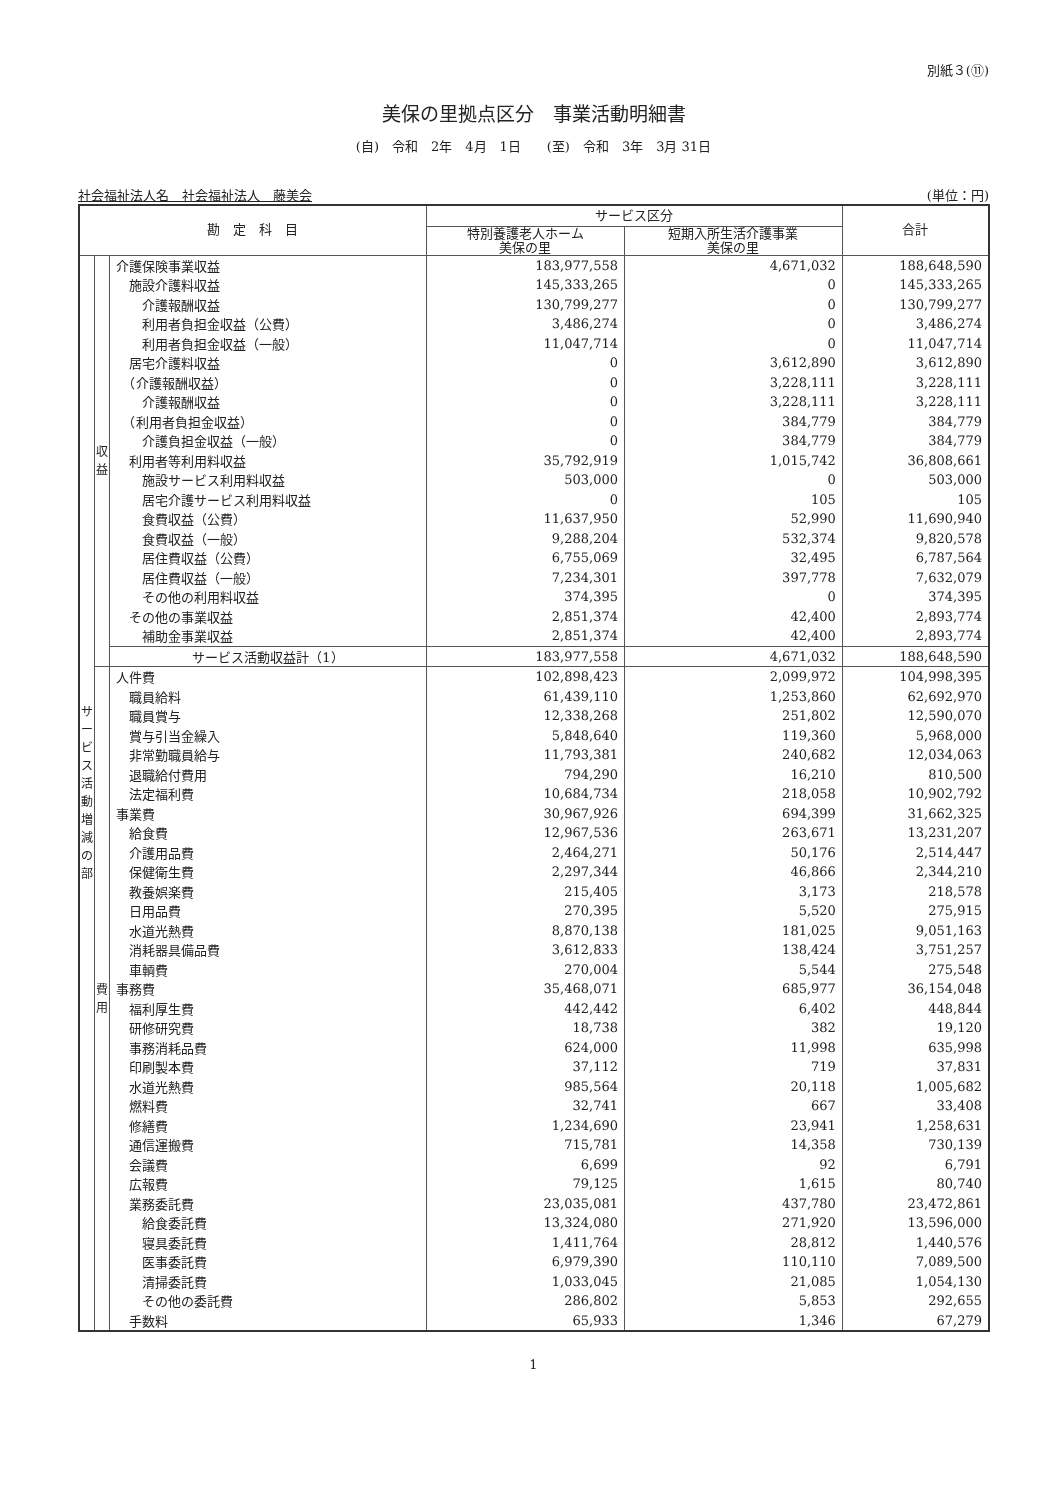別紙３(⑪)
美保の里拠点区分　事業活動明細書
(自)　令和　2年　4月　1日　　(至)　令和　3年　3月 31日
社会福祉法人名　社会福祉法人　藤美会 (単位：円)
| 勘 定 科 目 | | | サービス区分 | | 合計 |
| --- | --- | --- | --- | --- | --- |
| | | | 特別養護老人ホーム 美保の里 | 短期入所生活介護事業 美保の里 | |
| サービス活動増減の部 | 収 益 | 介護保険事業収益 | 183,977,558 | 4,671,032 | 188,648,590 |
| | | 施設介護料収益 | 145,333,265 | 0 | 145,333,265 |
| | | 介護報酬収益 | 130,799,277 | 0 | 130,799,277 |
| | | 利用者負担金収益（公費） | 3,486,274 | 0 | 3,486,274 |
| | | 利用者負担金収益（一般） | 11,047,714 | 0 | 11,047,714 |
| | | 居宅介護料収益 | 0 | 3,612,890 | 3,612,890 |
| | | （介護報酬収益） | 0 | 3,228,111 | 3,228,111 |
| | | 介護報酬収益 | 0 | 3,228,111 | 3,228,111 |
| | | （利用者負担金収益） | 0 | 384,779 | 384,779 |
| | | 介護負担金収益（一般） | 0 | 384,779 | 384,779 |
| | | 利用者等利用料収益 | 35,792,919 | 1,015,742 | 36,808,661 |
| | | 施設サービス利用料収益 | 503,000 | 0 | 503,000 |
| | | 居宅介護サービス利用料収益 | 0 | 105 | 105 |
| | | 食費収益（公費） | 11,637,950 | 52,990 | 11,690,940 |
| | | 食費収益（一般） | 9,288,204 | 532,374 | 9,820,578 |
| | | 居住費収益（公費） | 6,755,069 | 32,495 | 6,787,564 |
| | | 居住費収益（一般） | 7,234,301 | 397,778 | 7,632,079 |
| | | その他の利用料収益 | 374,395 | 0 | 374,395 |
| | | その他の事業収益 | 2,851,374 | 42,400 | 2,893,774 |
| | | 補助金事業収益 | 2,851,374 | 42,400 | 2,893,774 |
| | | サービス活動収益計（1） | 183,977,558 | 4,671,032 | 188,648,590 |
| | 費 用 | 人件費 | 102,898,423 | 2,099,972 | 104,998,395 |
| | | 職員給料 | 61,439,110 | 1,253,860 | 62,692,970 |
| | | 職員賞与 | 12,338,268 | 251,802 | 12,590,070 |
| | | 賞与引当金繰入 | 5,848,640 | 119,360 | 5,968,000 |
| | | 非常勤職員給与 | 11,793,381 | 240,682 | 12,034,063 |
| | | 退職給付費用 | 794,290 | 16,210 | 810,500 |
| | | 法定福利費 | 10,684,734 | 218,058 | 10,902,792 |
| | | 事業費 | 30,967,926 | 694,399 | 31,662,325 |
| | | 給食費 | 12,967,536 | 263,671 | 13,231,207 |
| | | 介護用品費 | 2,464,271 | 50,176 | 2,514,447 |
| | | 保健衛生費 | 2,297,344 | 46,866 | 2,344,210 |
| | | 教養娯楽費 | 215,405 | 3,173 | 218,578 |
| | | 日用品費 | 270,395 | 5,520 | 275,915 |
| | | 水道光熱費 | 8,870,138 | 181,025 | 9,051,163 |
| | | 消耗器具備品費 | 3,612,833 | 138,424 | 3,751,257 |
| | | 車輌費 | 270,004 | 5,544 | 275,548 |
| | | 事務費 | 35,468,071 | 685,977 | 36,154,048 |
| | | 福利厚生費 | 442,442 | 6,402 | 448,844 |
| | | 研修研究費 | 18,738 | 382 | 19,120 |
| | | 事務消耗品費 | 624,000 | 11,998 | 635,998 |
| | | 印刷製本費 | 37,112 | 719 | 37,831 |
| | | 水道光熱費 | 985,564 | 20,118 | 1,005,682 |
| | | 燃料費 | 32,741 | 667 | 33,408 |
| | | 修繕費 | 1,234,690 | 23,941 | 1,258,631 |
| | | 通信運搬費 | 715,781 | 14,358 | 730,139 |
| | | 会議費 | 6,699 | 92 | 6,791 |
| | | 広報費 | 79,125 | 1,615 | 80,740 |
| | | 業務委託費 | 23,035,081 | 437,780 | 23,472,861 |
| | | 給食委託費 | 13,324,080 | 271,920 | 13,596,000 |
| | | 寝具委託費 | 1,411,764 | 28,812 | 1,440,576 |
| | | 医事委託費 | 6,979,390 | 110,110 | 7,089,500 |
| | | 清掃委託費 | 1,033,045 | 21,085 | 1,054,130 |
| | | その他の委託費 | 286,802 | 5,853 | 292,655 |
| | | 手数料 | 65,933 | 1,346 | 67,279 |
1